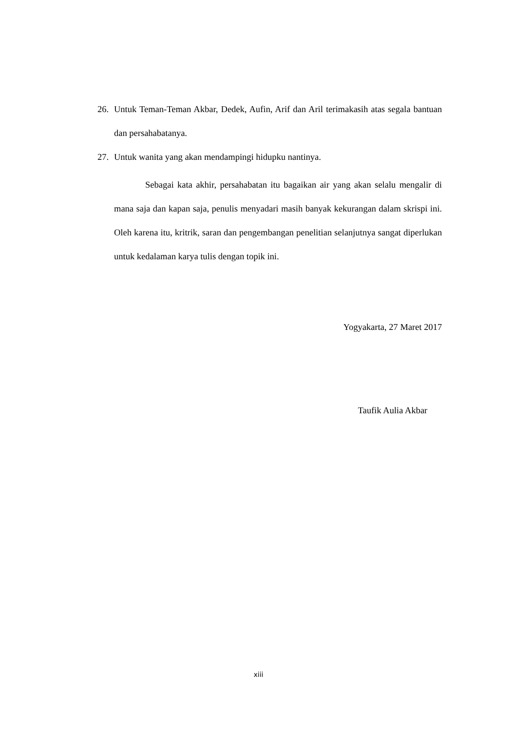26. Untuk Teman-Teman Akbar, Dedek, Aufin, Arif dan Aril terimakasih atas segala bantuan dan persahabatanya.
27. Untuk wanita yang akan mendampingi hidupku nantinya.
Sebagai kata akhir, persahabatan itu bagaikan air yang akan selalu mengalir di mana saja dan kapan saja, penulis menyadari masih banyak kekurangan dalam skrispi ini. Oleh karena itu, kritrik, saran dan pengembangan penelitian selanjutnya sangat diperlukan untuk kedalaman karya tulis dengan topik ini.
Yogyakarta, 27 Maret 2017
Taufik Aulia Akbar
xiii